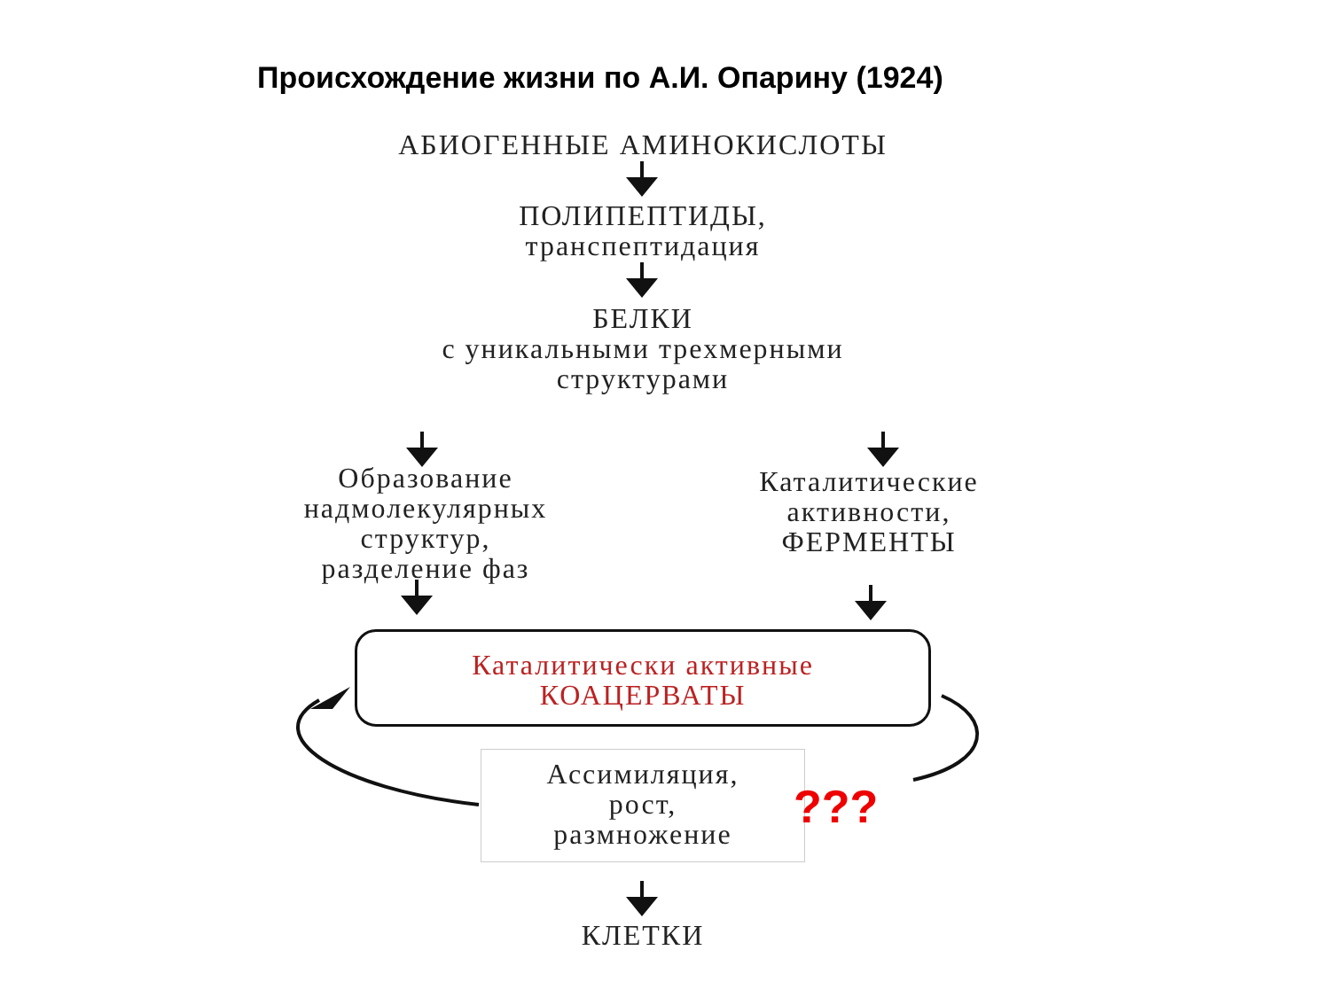Происхождение жизни по А.И. Опарину (1924)
АБИОГЕННЫЕ АМИНОКИСЛОТЫ
ПОЛИПЕПТИДЫ,
транспептидация
БЕЛКИ
с уникальными трехмерными
структурами
Образование надмолекулярных структур,
разделение фаз
Каталитические активности,
ФЕРМЕНТЫ
Каталитически активные
КОАЦЕРВАТЫ
Ассимиляция,
рост,
размножение
???
КЛЕТКИ